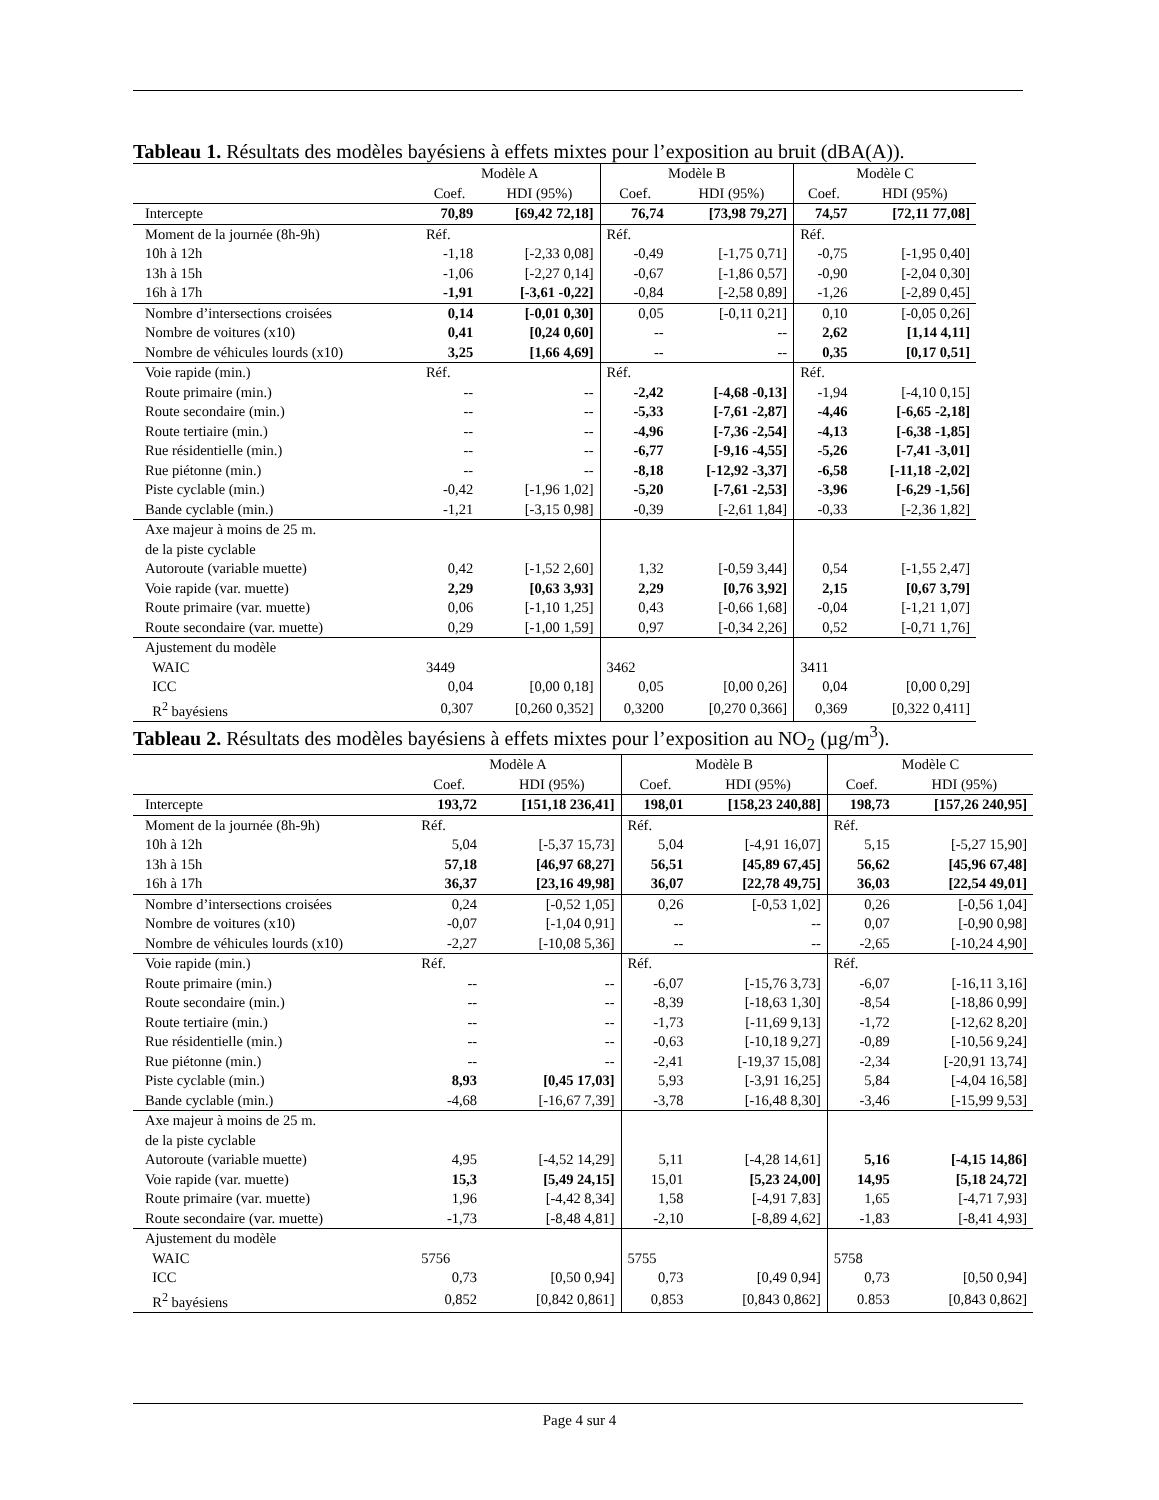Tableau 1. Résultats des modèles bayésiens à effets mixtes pour l’exposition au bruit (dBA(A)).
| | Modèle A | | Modèle B | | Modèle C | |
| --- | --- | --- | --- | --- | --- | --- |
| | Coef. | HDI (95%) | Coef. | HDI (95%) | Coef. | HDI (95%) |
| Intercepte | 70,89 | [69,42 72,18] | 76,74 | [73,98 79,27] | 74,57 | [72,11 77,08] |
| Moment de la journée (8h-9h) | Réf. | | Réf. | | Réf. | |
| 10h à 12h | -1,18 | [-2,33 0,08] | -0,49 | [-1,75 0,71] | -0,75 | [-1,95 0,40] |
| 13h à 15h | -1,06 | [-2,27 0,14] | -0,67 | [-1,86 0,57] | -0,90 | [-2,04 0,30] |
| 16h à 17h | -1,91 | [-3,61 -0,22] | -0,84 | [-2,58 0,89] | -1,26 | [-2,89 0,45] |
| Nombre d’intersections croisées | 0,14 | [-0,01 0,30] | 0,05 | [-0,11 0,21] | 0,10 | [-0,05 0,26] |
| Nombre de voitures (x10) | 0,41 | [0,24 0,60] | -- | -- | 2,62 | [1,14 4,11] |
| Nombre de véhicules lourds (x10) | 3,25 | [1,66 4,69] | -- | -- | 0,35 | [0,17 0,51] |
| Voie rapide (min.) | Réf. | | Réf. | | Réf. | |
| Route primaire (min.) | -- | -- | -2,42 | [-4,68 -0,13] | -1,94 | [-4,10 0,15] |
| Route secondaire (min.) | -- | -- | -5,33 | [-7,61 -2,87] | -4,46 | [-6,65 -2,18] |
| Route tertiaire (min.) | -- | -- | -4,96 | [-7,36 -2,54] | -4,13 | [-6,38 -1,85] |
| Rue résidentielle (min.) | -- | -- | -6,77 | [-9,16 -4,55] | -5,26 | [-7,41 -3,01] |
| Rue piétonne (min.) | -- | -- | -8,18 | [-12,92 -3,37] | -6,58 | [-11,18 -2,02] |
| Piste cyclable (min.) | -0,42 | [-1,96 1,02] | -5,20 | [-7,61 -2,53] | -3,96 | [-6,29 -1,56] |
| Bande cyclable (min.) | -1,21 | [-3,15 0,98] | -0,39 | [-2,61 1,84] | -0,33 | [-2,36 1,82] |
| Axe majeur à moins de 25 m. de la piste cyclable | | | | | | |
| Autoroute (variable muette) | 0,42 | [-1,52 2,60] | 1,32 | [-0,59 3,44] | 0,54 | [-1,55 2,47] |
| Voie rapide (var. muette) | 2,29 | [0,63 3,93] | 2,29 | [0,76 3,92] | 2,15 | [0,67 3,79] |
| Route primaire (var. muette) | 0,06 | [-1,10 1,25] | 0,43 | [-0,66 1,68] | -0,04 | [-1,21 1,07] |
| Route secondaire (var. muette) | 0,29 | [-1,00 1,59] | 0,97 | [-0,34 2,26] | 0,52 | [-0,71 1,76] |
| Ajustement du modèle | | | | | | |
| WAIC | 3449 | | 3462 | | 3411 | |
| ICC | 0,04 | [0,00 0,18] | 0,05 | [0,00 0,26] | 0,04 | [0,00 0,29] |
| R<sup>2</sup> bayésiens | 0,307 | [0,260 0,352] | 0,3200 | [0,270 0,366] | 0,369 | [0,322 0,411] |
Tableau 2. Résultats des modèles bayésiens à effets mixtes pour l’exposition au NO<sub>2</sub> (µg/m<sup>3</sup>).
| | Modèle A | | Modèle B | | Modèle C | |
| --- | --- | --- | --- | --- | --- | --- |
| | Coef. | HDI (95%) | Coef. | HDI (95%) | Coef. | HDI (95%) |
| Intercepte | 193,72 | [151,18 236,41] | 198,01 | [158,23 240,88] | 198,73 | [157,26 240,95] |
| Moment de la journée (8h-9h) | Réf. | | Réf. | | Réf. | |
| 10h à 12h | 5,04 | [-5,37 15,73] | 5,04 | [-4,91 16,07] | 5,15 | [-5,27 15,90] |
| 13h à 15h | 57,18 | [46,97 68,27] | 56,51 | [45,89 67,45] | 56,62 | [45,96 67,48] |
| 16h à 17h | 36,37 | [23,16 49,98] | 36,07 | [22,78 49,75] | 36,03 | [22,54 49,01] |
| Nombre d’intersections croisées | 0,24 | [-0,52 1,05] | 0,26 | [-0,53 1,02] | 0,26 | [-0,56 1,04] |
| Nombre de voitures (x10) | -0,07 | [-1,04 0,91] | -- | -- | 0,07 | [-0,90 0,98] |
| Nombre de véhicules lourds (x10) | -2,27 | [-10,08 5,36] | -- | -- | -2,65 | [-10,24 4,90] |
| Voie rapide (min.) | Réf. | | Réf. | | Réf. | |
| Route primaire (min.) | -- | -- | -6,07 | [-15,76 3,73] | -6,07 | [-16,11 3,16] |
| Route secondaire (min.) | -- | -- | -8,39 | [-18,63 1,30] | -8,54 | [-18,86 0,99] |
| Route tertiaire (min.) | -- | -- | -1,73 | [-11,69 9,13] | -1,72 | [-12,62 8,20] |
| Rue résidentielle (min.) | -- | -- | -0,63 | [-10,18 9,27] | -0,89 | [-10,56 9,24] |
| Rue piétonne (min.) | -- | -- | -2,41 | [-19,37 15,08] | -2,34 | [-20,91 13,74] |
| Piste cyclable (min.) | 8,93 | [0,45 17,03] | 5,93 | [-3,91 16,25] | 5,84 | [-4,04 16,58] |
| Bande cyclable (min.) | -4,68 | [-16,67 7,39] | -3,78 | [-16,48 8,30] | -3,46 | [-15,99 9,53] |
| Axe majeur à moins de 25 m. de la piste cyclable | | | | | | |
| Autoroute (variable muette) | 4,95 | [-4,52 14,29] | 5,11 | [-4,28 14,61] | 5,16 | [-4,15 14,86] |
| Voie rapide (var. muette) | 15,3 | [5,49 24,15] | 15,01 | [5,23 24,00] | 14,95 | [5,18 24,72] |
| Route primaire (var. muette) | 1,96 | [-4,42 8,34] | 1,58 | [-4,91 7,83] | 1,65 | [-4,71 7,93] |
| Route secondaire (var. muette) | -1,73 | [-8,48 4,81] | -2,10 | [-8,89 4,62] | -1,83 | [-8,41 4,93] |
| Ajustement du modèle | | | | | | |
| WAIC | 5756 | | 5755 | | 5758 | |
| ICC | 0,73 | [0,50 0,94] | 0,73 | [0,49 0,94] | 0,73 | [0,50 0,94] |
| R<sup>2</sup> bayésiens | 0,852 | [0,842 0,861] | 0,853 | [0,843 0,862] | 0.853 | [0,843 0,862] |
Page 4 sur 4